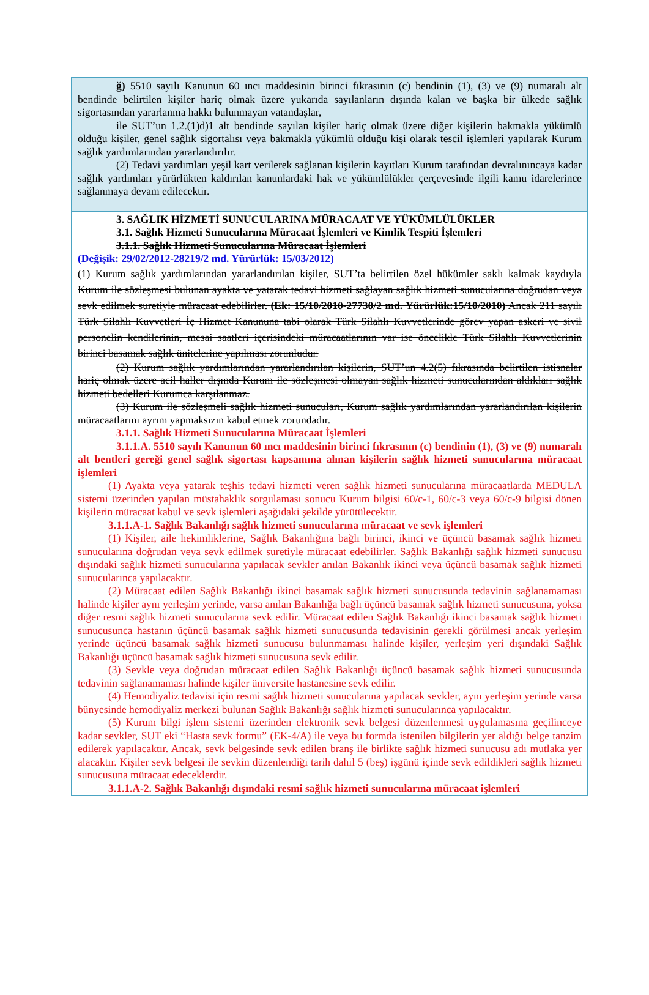ğ) 5510 sayılı Kanunun 60 ıncı maddesinin birinci fıkrasının (c) bendinin (1), (3) ve (9) numaralı alt bendinde belirtilen kişiler hariç olmak üzere yukarıda sayılanların dışında kalan ve başka bir ülkede sağlık sigortasından yararlanma hakkı bulunmayan vatandaşlar,
ile SUT’un 1.2.(1)d)1 alt bendinde sayılan kişiler hariç olmak üzere diğer kişilerin bakmakla yükümlü olduğu kişiler, genel sağlık sigortalısı veya bakmakla yükümlü olduğu kişi olarak tescil işlemleri yapılarak Kurum sağlık yardımlarından yararlandırılır.
(2) Tedavi yardımları yeşil kart verilerek sağlanan kişilerin kayıtları Kurum tarafından devralınıncaya kadar sağlık yardımları yürürlükten kaldırılan kanunlardaki hak ve yükümlülükler çerçevesinde ilgili kamu idarelerince sağlanmaya devam edilecektir.
3. SAĞLIK HİZMETİ SUNUCULARINA MÜRACAAT VE YÜKÜMLÜLÜKLER
3.1. Sağlık Hizmeti Sunucularına Müracaat İşlemleri ve Kimlik Tespiti İşlemleri
3.1.1. Sağlık Hizmeti Sunucularına Müracaat İşlemleri
(Değişik: 29/02/2012-28219/2 md. Yürürlük: 15/03/2012)
(1) Kurum sağlık yardımlarından yararlandırılan kişiler, SUT’ta belirtilen özel hükümler saklı kalmak kaydıyla Kurum ile sözleşmesi bulunan ayakta ve yatarak tedavi hizmeti sağlayan sağlık hizmeti sunucularına doğrudan veya sevk edilmek suretiyle müracaat edebilirler. (Ek: 15/10/2010-27730/2 md. Yürürlük:15/10/2010) Ancak 211 sayılı Türk Silahlı Kuvvetleri İç Hizmet Kanununa tabi olarak Türk Silahlı Kuvvetlerinde görev yapan askeri ve sivil personelin kendilerinin, mesai saatleri içerisindeki müracaatlarının var ise öncelikle Türk Silahlı Kuvvetlerinin birinci basamak sağlık ünitelerine yapılması zorunludur.
(2) Kurum sağlık yardımlarından yararlandırılan kişilerin, SUT’un 4.2(5) fıkrasında belirtilen istisnalar hariç olmak üzere acil haller dışında Kurum ile sözleşmesi olmayan sağlık hizmeti sunucularından aldıkları sağlık hizmeti bedelleri Kurumca karşılanmaz.
(3) Kurum ile sözleşmeli sağlık hizmeti sunucuları, Kurum sağlık yardımlarından yararlandırılan kişilerin müracaatlarını ayrım yapmaksızın kabul etmek zorundadır.
3.1.1. Sağlık Hizmeti Sunucularına Müracaat İşlemleri
3.1.1.A. 5510 sayılı Kanunun 60 ıncı maddesinin birinci fıkrasının (c) bendinin (1), (3) ve (9) numaralı alt bentleri gereği genel sağlık sigortası kapsamına alınan kişilerin sağlık hizmeti sunucularına müracaat işlemleri
(1) Ayakta veya yatarak teşhis tedavi hizmeti veren sağlık hizmeti sunucularına müracaatlarda MEDULA sistemi üzerinden yapılan müstahaklık sorgulaması sonucu Kurum bilgisi 60/c-1, 60/c-3 veya 60/c-9 bilgisi dönen kişilerin müracaat kabul ve sevk işlemleri aşağıdaki şekilde yürütülecektir.
3.1.1.A-1. Sağlık Bakanlığı sağlık hizmeti sunucularına müracaat ve sevk işlemleri
(1) Kişiler, aile hekimliklerine, Sağlık Bakanlığına bağlı birinci, ikinci ve üçüncü basamak sağlık hizmeti sunucularına doğrudan veya sevk edilmek suretiyle müracaat edebilirler. Sağlık Bakanlığı sağlık hizmeti sunucusu dışındaki sağlık hizmeti sunucularına yapılacak sevkler anılan Bakanlık ikinci veya üçüncü basamak sağlık hizmeti sunucularınca yapılacaktır.
(2) Müracaat edilen Sağlık Bakanlığı ikinci basamak sağlık hizmeti sunucusunda tedavinin sağlanamaması halinde kişiler aynı yerleşim yerinde, varsa anılan Bakanlığa bağlı üçüncü basamak sağlık hizmeti sunucusuna, yoksa diğer resmi sağlık hizmeti sunucularına sevk edilir. Müracaat edilen Sağlık Bakanlığı ikinci basamak sağlık hizmeti sunucusunca hastanın üçüncü basamak sağlık hizmeti sunucusunda tedavisinin gerekli görülmesi ancak yerleşim yerinde üçüncü basamak sağlık hizmeti sunucusu bulunmaması halinde kişiler, yerleşim yeri dışındaki Sağlık Bakanlığı üçüncü basamak sağlık hizmeti sunucusuna sevk edilir.
(3) Sevkle veya doğrudan müracaat edilen Sağlık Bakanlığı üçüncü basamak sağlık hizmeti sunucusunda tedavinin sağlanamaması halinde kişiler üniversite hastanesine sevk edilir.
(4) Hemodiyaliz tedavisi için resmi sağlık hizmeti sunucularına yapılacak sevkler, aynı yerleşim yerinde varsa bünyesinde hemodiyaliz merkezi bulunan Sağlık Bakanlığı sağlık hizmeti sunucularınca yapılacaktır.
(5) Kurum bilgi işlem sistemi üzerinden elektronik sevk belgesi düzenlenmesi uygulamasına geçilinceye kadar sevkler, SUT eki “Hasta sevk formu” (EK-4/A) ile veya bu formda istenilen bilgilerin yer aldığı belge tanzim edilerek yapılacaktır. Ancak, sevk belgesinde sevk edilen branş ile birlikte sağlık hizmeti sunucusu adı mutlaka yer alacaktır. Kişiler sevk belgesi ile sevkin düzenlendiği tarih dahil 5 (beş) işgünü içinde sevk edildikleri sağlık hizmeti sunucusuna müracaat edeceklerdir.
3.1.1.A-2. Sağlık Bakanlığı dışındaki resmi sağlık hizmeti sunucularına müracaat işlemleri